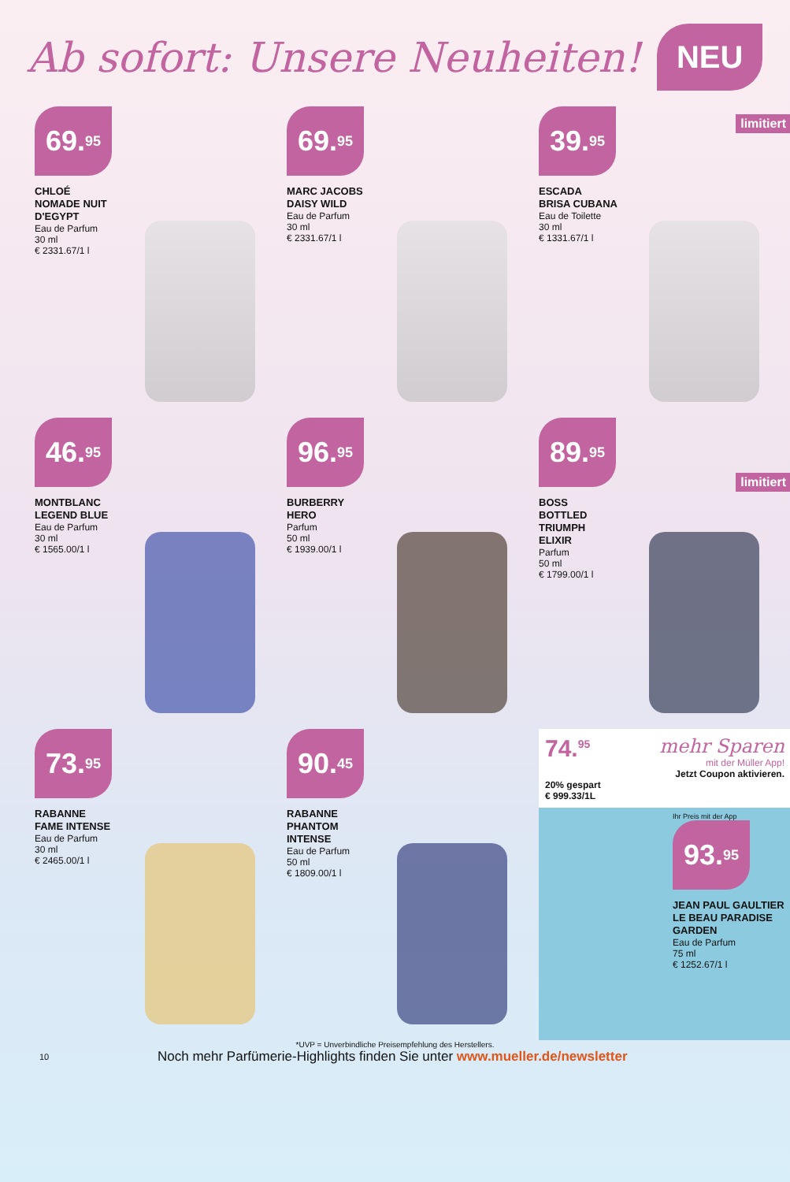Ab sofort: Unsere Neuheiten!
NEU
69.<sup>95</sup>
CHLOÉ
NOMADE NUIT
D'EGYPT
Eau de Parfum
30 ml
€ 2331.67/1 l
69.<sup>95</sup>
MARC JACOBS
DAISY WILD
Eau de Parfum
30 ml
€ 2331.67/1 l
39.<sup>95</sup>
limitiert
ESCADA
BRISA CUBANA
Eau de Toilette
30 ml
€ 1331.67/1 l
46.<sup>95</sup>
MONTBLANC
LEGEND BLUE
Eau de Parfum
30 ml
€ 1565.00/1 l
96.<sup>95</sup>
BURBERRY
HERO
Parfum
50 ml
€ 1939.00/1 l
89.<sup>95</sup>
limitiert
BOSS
BOTTLED
TRIUMPH
ELIXIR
Parfum
50 ml
€ 1799.00/1 l
73.<sup>95</sup>
RABANNE
FAME INTENSE
Eau de Parfum
30 ml
€ 2465.00/1 l
90.<sup>45</sup>
RABANNE
PHANTOM
INTENSE
Eau de Parfum
50 ml
€ 1809.00/1 l
74.<sup>95</sup> mehr Sparen
mit der Müller App!
Jetzt Coupon aktivieren.
20% gespart
€ 999.33/1L
Ihr Preis mit der App
93.<sup>95</sup>
JEAN PAUL GAULTIER
LE BEAU PARADISE
GARDEN
Eau de Parfum
75 ml
€ 1252.67/1 l
*UVP = Unverbindliche Preisempfehlung des Herstellers.
10 Noch mehr Parfümerie-Highlights finden Sie unter www.mueller.de/newsletter